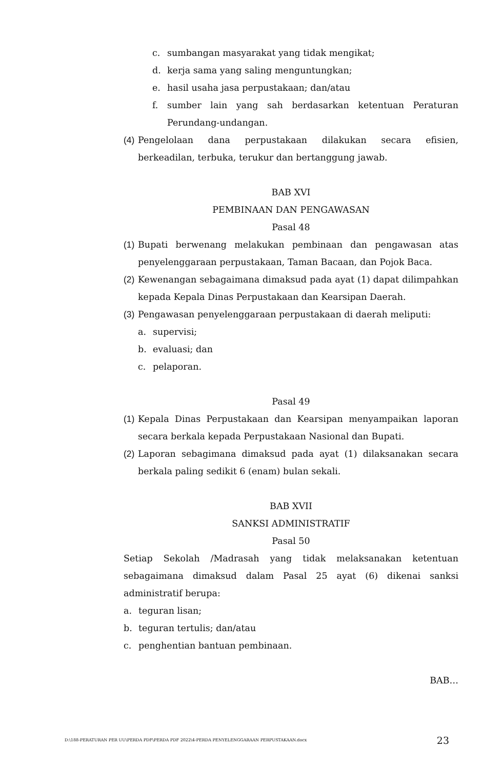c. sumbangan masyarakat yang tidak mengikat;
d. kerja sama yang saling menguntungkan;
e. hasil usaha jasa perpustakaan; dan/atau
f. sumber lain yang sah berdasarkan ketentuan Peraturan Perundang-undangan.
(4) Pengelolaan dana perpustakaan dilakukan secara efisien, berkeadilan, terbuka, terukur dan bertanggung jawab.
BAB XVI
PEMBINAAN DAN PENGAWASAN
Pasal 48
(1) Bupati berwenang melakukan pembinaan dan pengawasan atas penyelenggaraan perpustakaan, Taman Bacaan, dan Pojok Baca.
(2) Kewenangan sebagaimana dimaksud pada ayat (1) dapat dilimpahkan kepada Kepala Dinas Perpustakaan dan Kearsipan Daerah.
(3) Pengawasan penyelenggaraan perpustakaan di daerah meliputi:
a. supervisi;
b. evaluasi; dan
c. pelaporan.
Pasal 49
(1) Kepala Dinas Perpustakaan dan Kearsipan menyampaikan laporan secara berkala kepada Perpustakaan Nasional dan Bupati.
(2) Laporan sebagimana dimaksud pada ayat (1) dilaksanakan secara berkala paling sedikit 6 (enam) bulan sekali.
BAB XVII
SANKSI ADMINISTRATIF
Pasal 50
Setiap Sekolah /Madrasah yang tidak melaksanakan ketentuan sebagaimana dimaksud dalam Pasal 25 ayat (6) dikenai sanksi administratif berupa:
a. teguran lisan;
b. teguran tertulis; dan/atau
c. penghentian bantuan pembinaan.
BAB…
D:\188-PERATURAN PER UU\PERDA PDF\PERDA PDF 2022\4-PERDA PENYELENGGARAAN PERPUSTAKAAN.docx 23